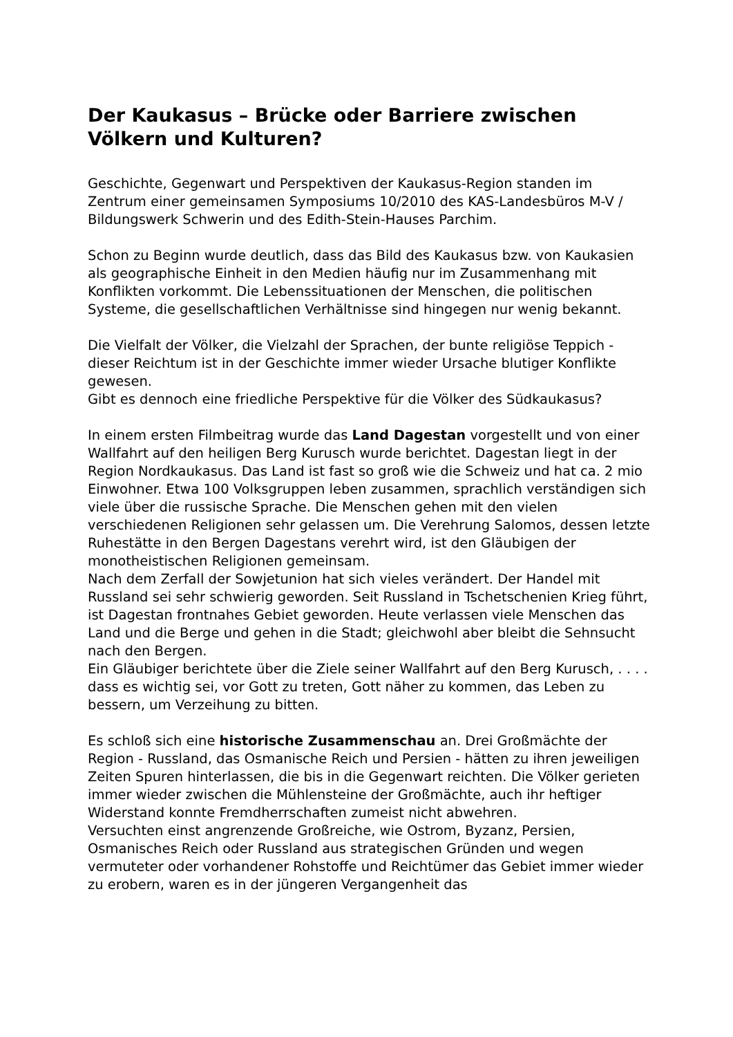Der Kaukasus – Brücke oder Barriere zwischen Völkern und Kulturen?
Geschichte, Gegenwart und Perspektiven der Kaukasus-Region standen im Zentrum einer gemeinsamen Symposiums 10/2010 des KAS-Landesbüros M-V / Bildungswerk Schwerin und des Edith-Stein-Hauses Parchim.
Schon zu Beginn wurde deutlich, dass das Bild des Kaukasus bzw. von Kaukasien als geographische Einheit in den Medien häufig nur im Zusammenhang mit Konflikten vorkommt. Die Lebenssituationen der Menschen, die politischen Systeme, die gesellschaftlichen Verhältnisse sind hingegen nur wenig bekannt.
Die Vielfalt der Völker, die Vielzahl der Sprachen, der bunte religiöse Teppich - dieser Reichtum ist in der Geschichte immer wieder Ursache blutiger Konflikte gewesen.
Gibt es dennoch eine friedliche Perspektive für die Völker des Südkaukasus?
In einem ersten Filmbeitrag wurde das Land Dagestan vorgestellt und von einer Wallfahrt auf den heiligen Berg Kurusch wurde berichtet. Dagestan liegt in der Region Nordkaukasus. Das Land ist fast so groß wie die Schweiz und hat ca. 2 mio Einwohner. Etwa 100 Volksgruppen leben zusammen, sprachlich verständigen sich viele über die russische Sprache. Die Menschen gehen mit den vielen verschiedenen Religionen sehr gelassen um. Die Verehrung Salomos, dessen letzte Ruhestätte in den Bergen Dagestans verehrt wird, ist den Gläubigen der monotheistischen Religionen gemeinsam.
Nach dem Zerfall der Sowjetunion hat sich vieles verändert. Der Handel mit Russland sei sehr schwierig geworden. Seit Russland in Tschetschenien Krieg führt, ist Dagestan frontnahes Gebiet geworden. Heute verlassen viele Menschen das Land und die Berge und gehen in die Stadt; gleichwohl aber bleibt die Sehnsucht nach den Bergen.
Ein Gläubiger berichtete über die Ziele seiner Wallfahrt auf den Berg Kurusch, . . . . dass es wichtig sei, vor Gott zu treten, Gott näher zu kommen, das Leben zu bessern, um Verzeihung zu bitten.
Es schloß sich eine historische Zusammenschau an. Drei Großmächte der Region - Russland, das Osmanische Reich und Persien - hätten zu ihren jeweiligen Zeiten Spuren hinterlassen, die bis in die Gegenwart reichten. Die Völker gerieten immer wieder zwischen die Mühlensteine der Großmächte, auch ihr heftiger Widerstand konnte Fremdherrschaften zumeist nicht abwehren.
Versuchten einst angrenzende Großreiche, wie Ostrom, Byzanz, Persien, Osmanisches Reich oder Russland aus strategischen Gründen und wegen vermuteter oder vorhandener Rohstoffe und Reichtümer das Gebiet immer wieder zu erobern, waren es in der jüngeren Vergangenheit das